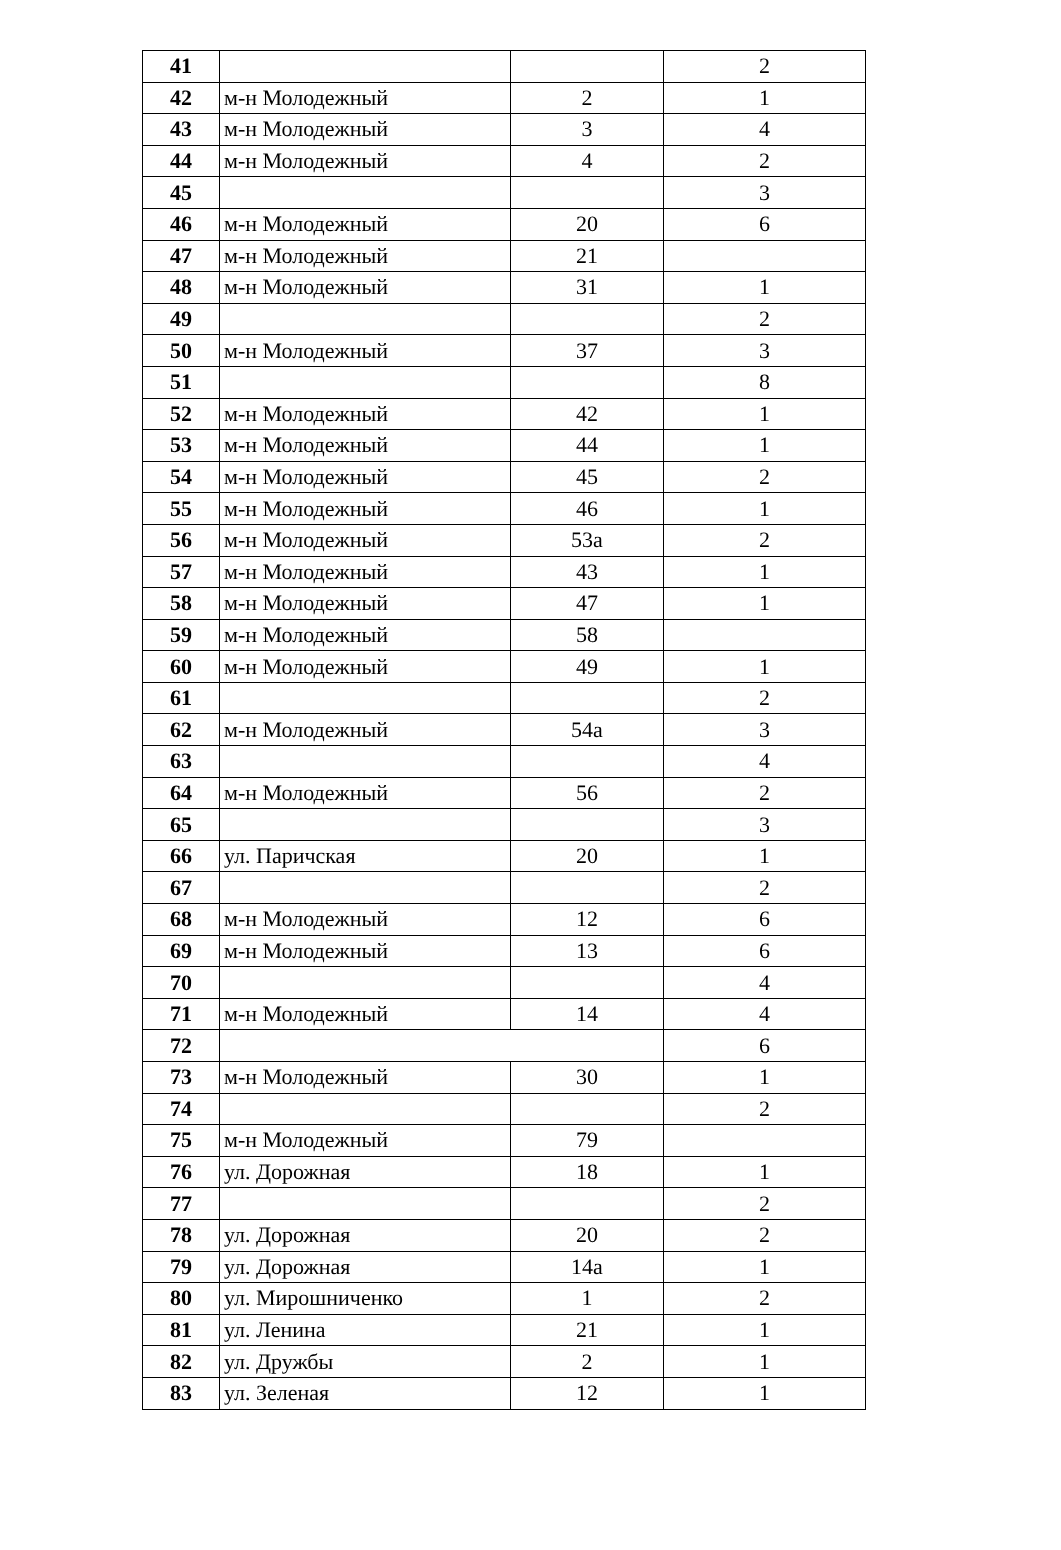| 41 | | | 2 |
| 42 | м-н Молодежный | 2 | 1 |
| 43 | м-н Молодежный | 3 | 4 |
| 44 | м-н Молодежный | 4 | 2 |
| 45 | | | 3 |
| 46 | м-н Молодежный | 20 | 6 |
| 47 | м-н Молодежный | 21 | |
| 48 | м-н Молодежный | 31 | 1 |
| 49 | | | 2 |
| 50 | м-н Молодежный | 37 | 3 |
| 51 | | | 8 |
| 52 | м-н Молодежный | 42 | 1 |
| 53 | м-н Молодежный | 44 | 1 |
| 54 | м-н Молодежный | 45 | 2 |
| 55 | м-н Молодежный | 46 | 1 |
| 56 | м-н Молодежный | 53а | 2 |
| 57 | м-н Молодежный | 43 | 1 |
| 58 | м-н Молодежный | 47 | 1 |
| 59 | м-н Молодежный | 58 | |
| 60 | м-н Молодежный | 49 | 1 |
| 61 | | | 2 |
| 62 | м-н Молодежный | 54а | 3 |
| 63 | | | 4 |
| 64 | м-н Молодежный | 56 | 2 |
| 65 | | | 3 |
| 66 | ул. Паричская | 20 | 1 |
| 67 | | | 2 |
| 68 | м-н Молодежный | 12 | 6 |
| 69 | м-н Молодежный | 13 | 6 |
| 70 | | | 4 |
| 71 | м-н Молодежный | 14 | 4 |
| 72 | | | 6 |
| 73 | м-н Молодежный | 30 | 1 |
| 74 | | | 2 |
| 75 | м-н Молодежный | 79 | |
| 76 | ул. Дорожная | 18 | 1 |
| 77 | | | 2 |
| 78 | ул. Дорожная | 20 | 2 |
| 79 | ул. Дорожная | 14а | 1 |
| 80 | ул. Мирошниченко | 1 | 2 |
| 81 | ул. Ленина | 21 | 1 |
| 82 | ул. Дружбы | 2 | 1 |
| 83 | ул. Зеленая | 12 | 1 |